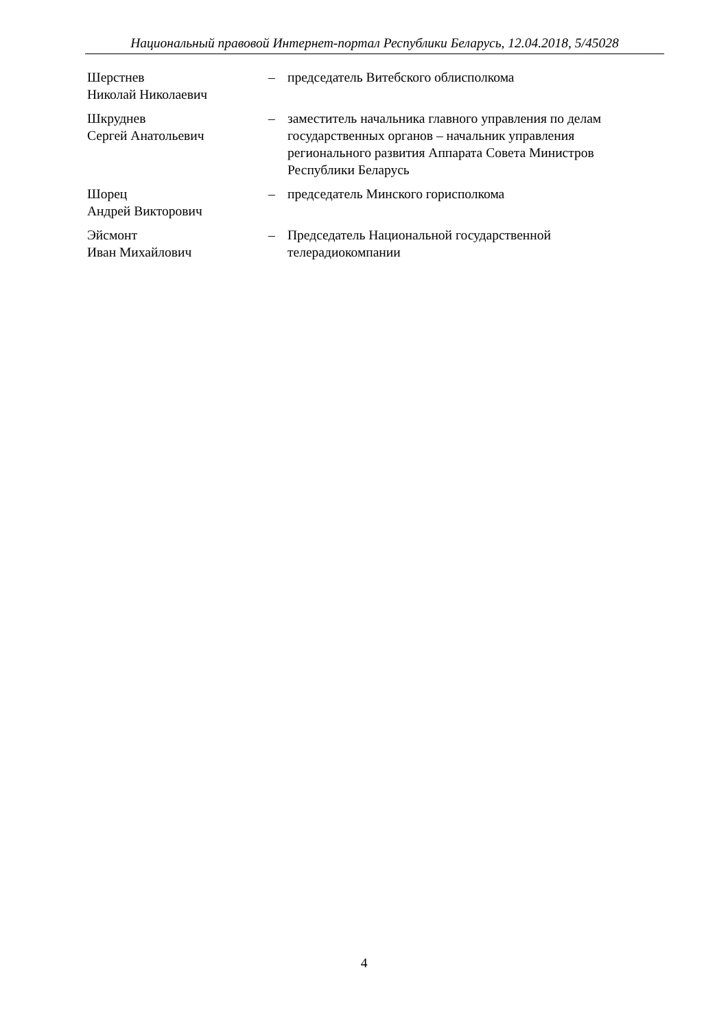Национальный правовой Интернет-портал Республики Беларусь, 12.04.2018, 5/45028
Шерстнев
Николай Николаевич
– председатель Витебского облисполкома
Шкруднев
Сергей Анатольевич
– заместитель начальника главного управления по делам государственных органов – начальник управления регионального развития Аппарата Совета Министров Республики Беларусь
Шорец
Андрей Викторович
– председатель Минского горисполкома
Эйсмонт
Иван Михайлович
– Председатель Национальной государственной телерадиокомпании
4